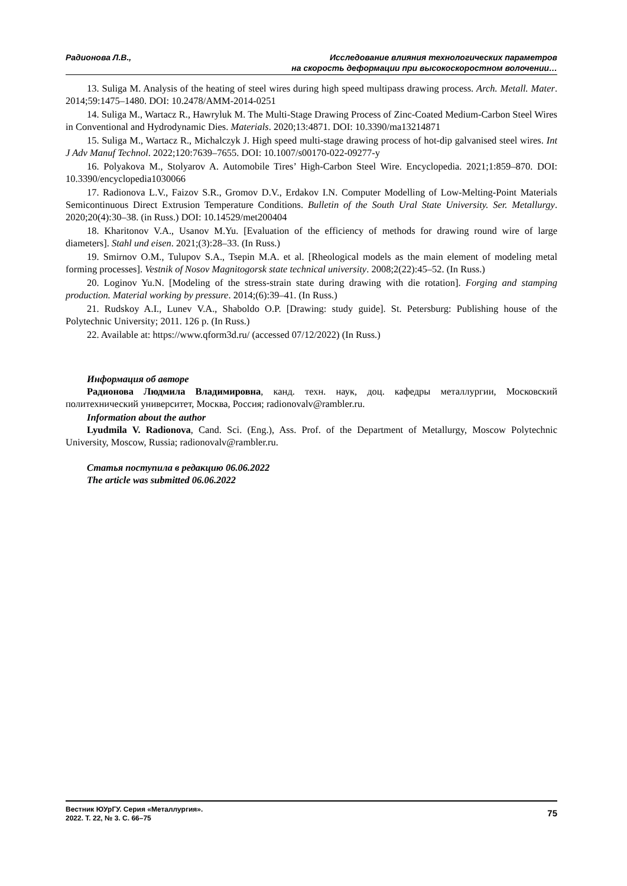Радионова Л.В., Исследование влияния технологических параметров
на скорость деформации при высокоскоростном волочении…
13. Suliga M. Analysis of the heating of steel wires during high speed multipass drawing process. Arch. Metall. Mater. 2014;59:1475–1480. DOI: 10.2478/AMM-2014-0251
14. Suliga M., Wartacz R., Hawryluk M. The Multi-Stage Drawing Process of Zinc-Coated Medium-Carbon Steel Wires in Conventional and Hydrodynamic Dies. Materials. 2020;13:4871. DOI: 10.3390/ma13214871
15. Suliga M., Wartacz R., Michalczyk J. High speed multi-stage drawing process of hot-dip galvanised steel wires. Int J Adv Manuf Technol. 2022;120:7639–7655. DOI: 10.1007/s00170-022-09277-y
16. Polyakova M., Stolyarov A. Automobile Tires’ High-Carbon Steel Wire. Encyclopedia. 2021;1:859–870. DOI: 10.3390/encyclopedia1030066
17. Radionova L.V., Faizov S.R., Gromov D.V., Erdakov I.N. Computer Modelling of Low-Melting-Point Materials Semicontinuous Direct Extrusion Temperature Conditions. Bulletin of the South Ural State University. Ser. Metallurgy. 2020;20(4):30–38. (in Russ.) DOI: 10.14529/met200404
18. Kharitonov V.A., Usanov M.Yu. [Evaluation of the efficiency of methods for drawing round wire of large diameters]. Stahl und eisen. 2021;(3):28–33. (In Russ.)
19. Smirnov O.M., Tulupov S.A., Tsepin M.A. et al. [Rheological models as the main element of modeling metal forming processes]. Vestnik of Nosov Magnitogorsk state technical university. 2008;2(22):45–52. (In Russ.)
20. Loginov Yu.N. [Modeling of the stress-strain state during drawing with die rotation]. Forging and stamping production. Material working by pressure. 2014;(6):39–41. (In Russ.)
21. Rudskoy A.I., Lunev V.A., Shaboldo O.P. [Drawing: study guide]. St. Petersburg: Publishing house of the Polytechnic University; 2011. 126 p. (In Russ.)
22. Available at: https://www.qform3d.ru/ (accessed 07/12/2022) (In Russ.)
Информация об авторе
Радионова Людмила Владимировна, канд. техн. наук, доц. кафедры металлургии, Московский политехнический университет, Москва, Россия; radionovalv@rambler.ru.
Information about the author
Lyudmila V. Radionova, Cand. Sci. (Eng.), Ass. Prof. of the Department of Metallurgy, Moscow Polytechnic University, Moscow, Russia; radionovalv@rambler.ru.
Статья поступила в редакцию 06.06.2022
The article was submitted 06.06.2022
Вестник ЮУрГУ. Серия «Металлургия».
2022. Т. 22, № 3. С. 66–75
75